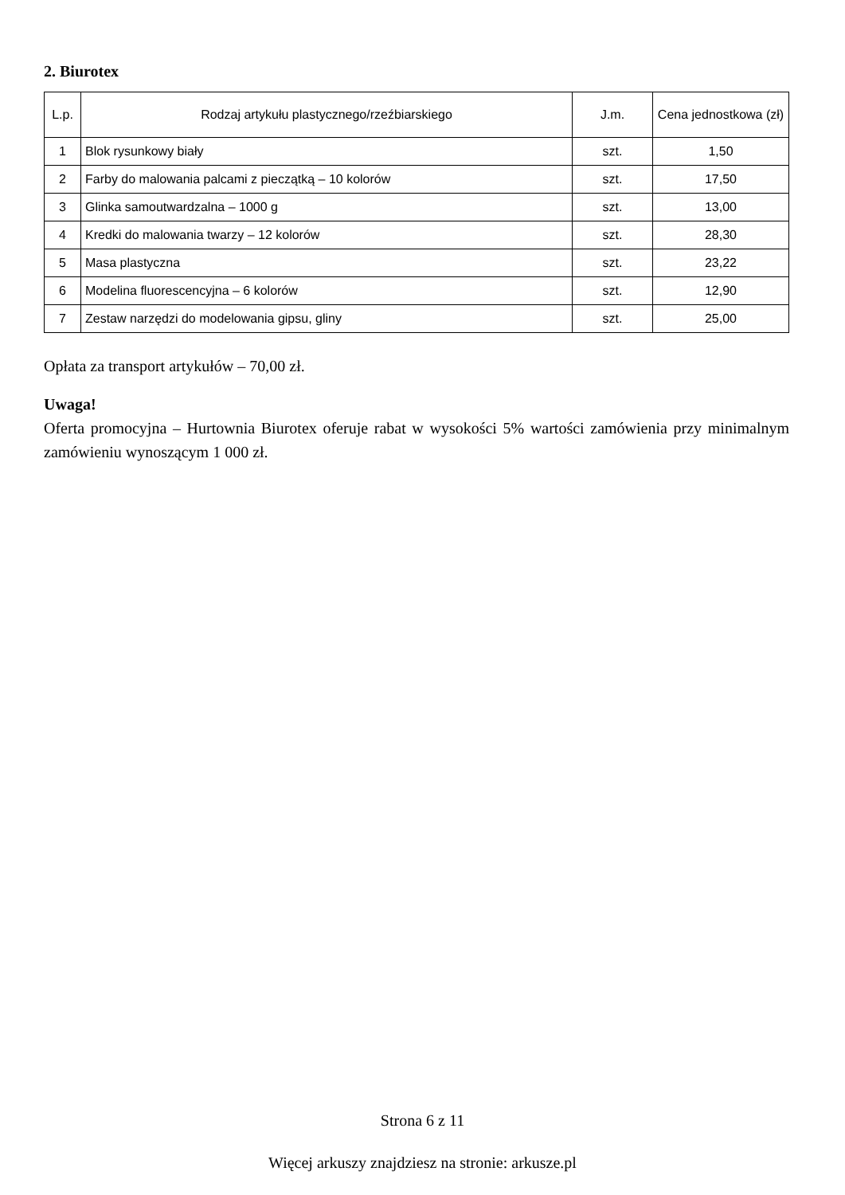2. Biurotex
| L.p. | Rodzaj artykułu plastycznego/rzeźbiarskiego | J.m. | Cena jednostkowa (zł) |
| --- | --- | --- | --- |
| 1 | Blok rysunkowy biały | szt. | 1,50 |
| 2 | Farby do malowania palcami z pieczątką – 10 kolorów | szt. | 17,50 |
| 3 | Glinka samoutwardzalna – 1000 g | szt. | 13,00 |
| 4 | Kredki do malowania twarzy – 12 kolorów | szt. | 28,30 |
| 5 | Masa plastyczna | szt. | 23,22 |
| 6 | Modelina fluorescencyjna – 6 kolorów | szt. | 12,90 |
| 7 | Zestaw narzędzi do modelowania gipsu, gliny | szt. | 25,00 |
Opłata za transport artykułów – 70,00 zł.
Uwaga!
Oferta promocyjna – Hurtownia Biurotex oferuje rabat w wysokości 5% wartości zamówienia przy minimalnym zamówieniu wynoszącym 1 000 zł.
Strona 6 z 11
Więcej arkuszy znajdziesz na stronie: arkusze.pl